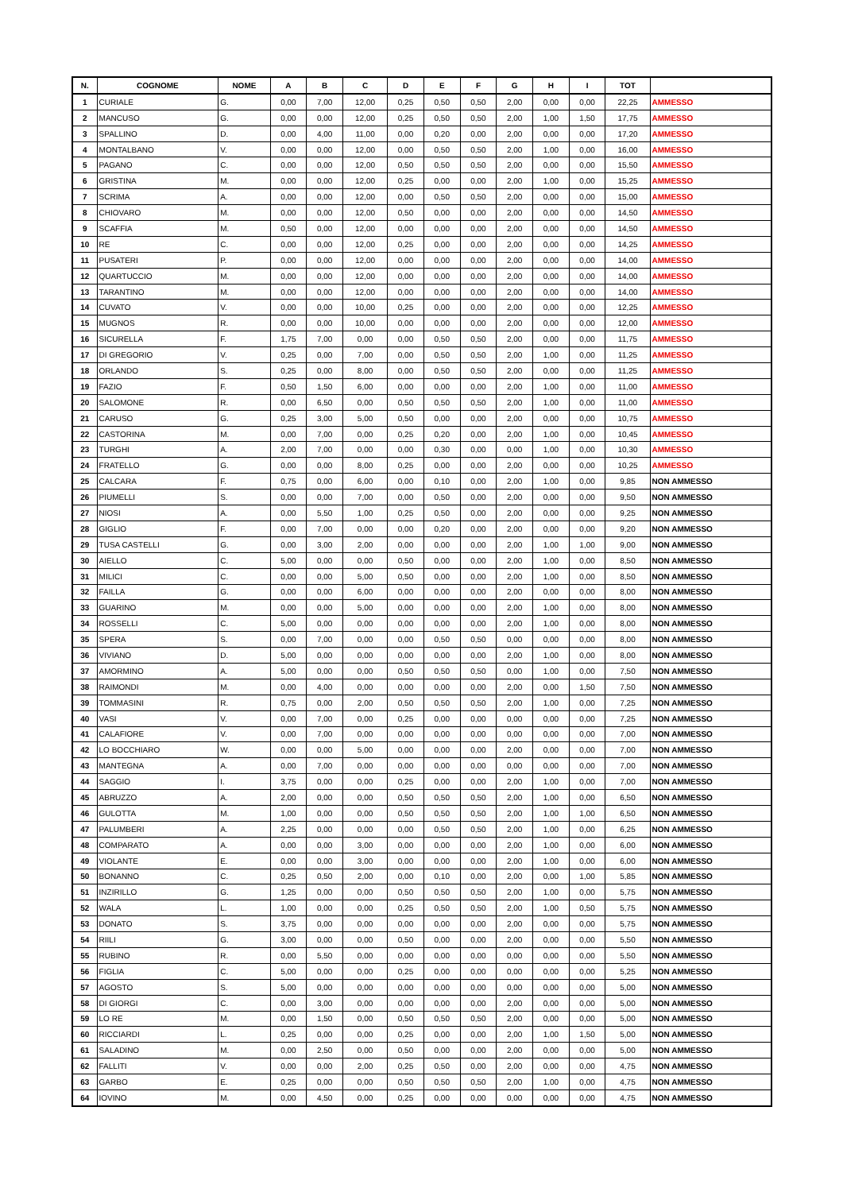| N. | COGNOME | NOME | A | B | C | D | E | F | G | H | I | TOT | |
| --- | --- | --- | --- | --- | --- | --- | --- | --- | --- | --- | --- | --- | --- |
| 1 | CURIALE | G. | 0,00 | 7,00 | 12,00 | 0,25 | 0,50 | 0,50 | 2,00 | 0,00 | 0,00 | 22,25 | AMMESSO |
| 2 | MANCUSO | G. | 0,00 | 0,00 | 12,00 | 0,25 | 0,50 | 0,50 | 2,00 | 1,00 | 1,50 | 17,75 | AMMESSO |
| 3 | SPALLINO | D. | 0,00 | 4,00 | 11,00 | 0,00 | 0,20 | 0,00 | 2,00 | 0,00 | 0,00 | 17,20 | AMMESSO |
| 4 | MONTALBANO | V. | 0,00 | 0,00 | 12,00 | 0,00 | 0,50 | 0,50 | 2,00 | 1,00 | 0,00 | 16,00 | AMMESSO |
| 5 | PAGANO | C. | 0,00 | 0,00 | 12,00 | 0,50 | 0,50 | 0,50 | 2,00 | 0,00 | 0,00 | 15,50 | AMMESSO |
| 6 | GRISTINA | M. | 0,00 | 0,00 | 12,00 | 0,25 | 0,00 | 0,00 | 2,00 | 1,00 | 0,00 | 15,25 | AMMESSO |
| 7 | SCRIMA | A. | 0,00 | 0,00 | 12,00 | 0,00 | 0,50 | 0,50 | 2,00 | 0,00 | 0,00 | 15,00 | AMMESSO |
| 8 | CHIOVARO | M. | 0,00 | 0,00 | 12,00 | 0,50 | 0,00 | 0,00 | 2,00 | 0,00 | 0,00 | 14,50 | AMMESSO |
| 9 | SCAFFIA | M. | 0,50 | 0,00 | 12,00 | 0,00 | 0,00 | 0,00 | 2,00 | 0,00 | 0,00 | 14,50 | AMMESSO |
| 10 | RE | C. | 0,00 | 0,00 | 12,00 | 0,25 | 0,00 | 0,00 | 2,00 | 0,00 | 0,00 | 14,25 | AMMESSO |
| 11 | PUSATERI | P. | 0,00 | 0,00 | 12,00 | 0,00 | 0,00 | 0,00 | 2,00 | 0,00 | 0,00 | 14,00 | AMMESSO |
| 12 | QUARTUCCIO | M. | 0,00 | 0,00 | 12,00 | 0,00 | 0,00 | 0,00 | 2,00 | 0,00 | 0,00 | 14,00 | AMMESSO |
| 13 | TARANTINO | M. | 0,00 | 0,00 | 12,00 | 0,00 | 0,00 | 0,00 | 2,00 | 0,00 | 0,00 | 14,00 | AMMESSO |
| 14 | CUVATO | V. | 0,00 | 0,00 | 10,00 | 0,25 | 0,00 | 0,00 | 2,00 | 0,00 | 0,00 | 12,25 | AMMESSO |
| 15 | MUGNOS | R. | 0,00 | 0,00 | 10,00 | 0,00 | 0,00 | 0,00 | 2,00 | 0,00 | 0,00 | 12,00 | AMMESSO |
| 16 | SICURELLA | F. | 1,75 | 7,00 | 0,00 | 0,00 | 0,50 | 0,50 | 2,00 | 0,00 | 0,00 | 11,75 | AMMESSO |
| 17 | DI GREGORIO | V. | 0,25 | 0,00 | 7,00 | 0,00 | 0,50 | 0,50 | 2,00 | 1,00 | 0,00 | 11,25 | AMMESSO |
| 18 | ORLANDO | S. | 0,25 | 0,00 | 8,00 | 0,00 | 0,50 | 0,50 | 2,00 | 0,00 | 0,00 | 11,25 | AMMESSO |
| 19 | FAZIO | F. | 0,50 | 1,50 | 6,00 | 0,00 | 0,00 | 0,00 | 2,00 | 1,00 | 0,00 | 11,00 | AMMESSO |
| 20 | SALOMONE | R. | 0,00 | 6,50 | 0,00 | 0,50 | 0,50 | 0,50 | 2,00 | 1,00 | 0,00 | 11,00 | AMMESSO |
| 21 | CARUSO | G. | 0,25 | 3,00 | 5,00 | 0,50 | 0,00 | 0,00 | 2,00 | 0,00 | 0,00 | 10,75 | AMMESSO |
| 22 | CASTORINA | M. | 0,00 | 7,00 | 0,00 | 0,25 | 0,20 | 0,00 | 2,00 | 1,00 | 0,00 | 10,45 | AMMESSO |
| 23 | TURGHI | A. | 2,00 | 7,00 | 0,00 | 0,00 | 0,30 | 0,00 | 0,00 | 1,00 | 0,00 | 10,30 | AMMESSO |
| 24 | FRATELLO | G. | 0,00 | 0,00 | 8,00 | 0,25 | 0,00 | 0,00 | 2,00 | 0,00 | 0,00 | 10,25 | AMMESSO |
| 25 | CALCARA | F. | 0,75 | 0,00 | 6,00 | 0,00 | 0,10 | 0,00 | 2,00 | 1,00 | 0,00 | 9,85 | NON AMMESSO |
| 26 | PIUMELLI | S. | 0,00 | 0,00 | 7,00 | 0,00 | 0,50 | 0,00 | 2,00 | 0,00 | 0,00 | 9,50 | NON AMMESSO |
| 27 | NIOSI | A. | 0,00 | 5,50 | 1,00 | 0,25 | 0,50 | 0,00 | 2,00 | 0,00 | 0,00 | 9,25 | NON AMMESSO |
| 28 | GIGLIO | F. | 0,00 | 7,00 | 0,00 | 0,00 | 0,20 | 0,00 | 2,00 | 0,00 | 0,00 | 9,20 | NON AMMESSO |
| 29 | TUSA CASTELLI | G. | 0,00 | 3,00 | 2,00 | 0,00 | 0,00 | 0,00 | 2,00 | 1,00 | 1,00 | 9,00 | NON AMMESSO |
| 30 | AIELLO | C. | 5,00 | 0,00 | 0,00 | 0,50 | 0,00 | 0,00 | 2,00 | 1,00 | 0,00 | 8,50 | NON AMMESSO |
| 31 | MILICI | C. | 0,00 | 0,00 | 5,00 | 0,50 | 0,00 | 0,00 | 2,00 | 1,00 | 0,00 | 8,50 | NON AMMESSO |
| 32 | FAILLA | G. | 0,00 | 0,00 | 6,00 | 0,00 | 0,00 | 0,00 | 2,00 | 0,00 | 0,00 | 8,00 | NON AMMESSO |
| 33 | GUARINO | M. | 0,00 | 0,00 | 5,00 | 0,00 | 0,00 | 0,00 | 2,00 | 1,00 | 0,00 | 8,00 | NON AMMESSO |
| 34 | ROSSELLI | C. | 5,00 | 0,00 | 0,00 | 0,00 | 0,00 | 0,00 | 2,00 | 1,00 | 0,00 | 8,00 | NON AMMESSO |
| 35 | SPERA | S. | 0,00 | 7,00 | 0,00 | 0,00 | 0,50 | 0,50 | 0,00 | 0,00 | 0,00 | 8,00 | NON AMMESSO |
| 36 | VIVIANO | D. | 5,00 | 0,00 | 0,00 | 0,00 | 0,00 | 0,00 | 2,00 | 1,00 | 0,00 | 8,00 | NON AMMESSO |
| 37 | AMORMINO | A. | 5,00 | 0,00 | 0,00 | 0,50 | 0,50 | 0,50 | 0,00 | 1,00 | 0,00 | 7,50 | NON AMMESSO |
| 38 | RAIMONDI | M. | 0,00 | 4,00 | 0,00 | 0,00 | 0,00 | 0,00 | 2,00 | 0,00 | 1,50 | 7,50 | NON AMMESSO |
| 39 | TOMMASINI | R. | 0,75 | 0,00 | 2,00 | 0,50 | 0,50 | 0,50 | 2,00 | 1,00 | 0,00 | 7,25 | NON AMMESSO |
| 40 | VASI | V. | 0,00 | 7,00 | 0,00 | 0,25 | 0,00 | 0,00 | 0,00 | 0,00 | 0,00 | 7,25 | NON AMMESSO |
| 41 | CALAFIORE | V. | 0,00 | 7,00 | 0,00 | 0,00 | 0,00 | 0,00 | 0,00 | 0,00 | 0,00 | 7,00 | NON AMMESSO |
| 42 | LO BOCCHIARO | W. | 0,00 | 0,00 | 5,00 | 0,00 | 0,00 | 0,00 | 2,00 | 0,00 | 0,00 | 7,00 | NON AMMESSO |
| 43 | MANTEGNA | A. | 0,00 | 7,00 | 0,00 | 0,00 | 0,00 | 0,00 | 0,00 | 0,00 | 0,00 | 7,00 | NON AMMESSO |
| 44 | SAGGIO | I. | 3,75 | 0,00 | 0,00 | 0,25 | 0,00 | 0,00 | 2,00 | 1,00 | 0,00 | 7,00 | NON AMMESSO |
| 45 | ABRUZZO | A. | 2,00 | 0,00 | 0,00 | 0,50 | 0,50 | 0,50 | 2,00 | 1,00 | 0,00 | 6,50 | NON AMMESSO |
| 46 | GULOTTA | M. | 1,00 | 0,00 | 0,00 | 0,50 | 0,50 | 0,50 | 2,00 | 1,00 | 1,00 | 6,50 | NON AMMESSO |
| 47 | PALUMBERI | A. | 2,25 | 0,00 | 0,00 | 0,00 | 0,50 | 0,50 | 2,00 | 1,00 | 0,00 | 6,25 | NON AMMESSO |
| 48 | COMPARATO | A. | 0,00 | 0,00 | 3,00 | 0,00 | 0,00 | 0,00 | 2,00 | 1,00 | 0,00 | 6,00 | NON AMMESSO |
| 49 | VIOLANTE | E. | 0,00 | 0,00 | 3,00 | 0,00 | 0,00 | 0,00 | 2,00 | 1,00 | 0,00 | 6,00 | NON AMMESSO |
| 50 | BONANNO | C. | 0,25 | 0,50 | 2,00 | 0,00 | 0,10 | 0,00 | 2,00 | 0,00 | 1,00 | 5,85 | NON AMMESSO |
| 51 | INZIRILLO | G. | 1,25 | 0,00 | 0,00 | 0,50 | 0,50 | 0,50 | 2,00 | 1,00 | 0,00 | 5,75 | NON AMMESSO |
| 52 | WALA | L. | 1,00 | 0,00 | 0,00 | 0,25 | 0,50 | 0,50 | 2,00 | 1,00 | 0,50 | 5,75 | NON AMMESSO |
| 53 | DONATO | S. | 3,75 | 0,00 | 0,00 | 0,00 | 0,00 | 0,00 | 2,00 | 0,00 | 0,00 | 5,75 | NON AMMESSO |
| 54 | RIILI | G. | 3,00 | 0,00 | 0,00 | 0,50 | 0,00 | 0,00 | 2,00 | 0,00 | 0,00 | 5,50 | NON AMMESSO |
| 55 | RUBINO | R. | 0,00 | 5,50 | 0,00 | 0,00 | 0,00 | 0,00 | 0,00 | 0,00 | 0,00 | 5,50 | NON AMMESSO |
| 56 | FIGLIA | C. | 5,00 | 0,00 | 0,00 | 0,25 | 0,00 | 0,00 | 0,00 | 0,00 | 0,00 | 5,25 | NON AMMESSO |
| 57 | AGOSTO | S. | 5,00 | 0,00 | 0,00 | 0,00 | 0,00 | 0,00 | 0,00 | 0,00 | 0,00 | 5,00 | NON AMMESSO |
| 58 | DI GIORGI | C. | 0,00 | 3,00 | 0,00 | 0,00 | 0,00 | 0,00 | 2,00 | 0,00 | 0,00 | 5,00 | NON AMMESSO |
| 59 | LO RE | M. | 0,00 | 1,50 | 0,00 | 0,50 | 0,50 | 0,50 | 2,00 | 0,00 | 0,00 | 5,00 | NON AMMESSO |
| 60 | RICCIARDI | L. | 0,25 | 0,00 | 0,00 | 0,25 | 0,00 | 0,00 | 2,00 | 1,00 | 1,50 | 5,00 | NON AMMESSO |
| 61 | SALADINO | M. | 0,00 | 2,50 | 0,00 | 0,50 | 0,00 | 0,00 | 2,00 | 0,00 | 0,00 | 5,00 | NON AMMESSO |
| 62 | FALLITI | V. | 0,00 | 0,00 | 2,00 | 0,25 | 0,50 | 0,00 | 2,00 | 0,00 | 0,00 | 4,75 | NON AMMESSO |
| 63 | GARBO | E. | 0,25 | 0,00 | 0,00 | 0,50 | 0,50 | 0,50 | 2,00 | 1,00 | 0,00 | 4,75 | NON AMMESSO |
| 64 | IOVINO | M. | 0,00 | 4,50 | 0,00 | 0,25 | 0,00 | 0,00 | 0,00 | 0,00 | 0,00 | 4,75 | NON AMMESSO |